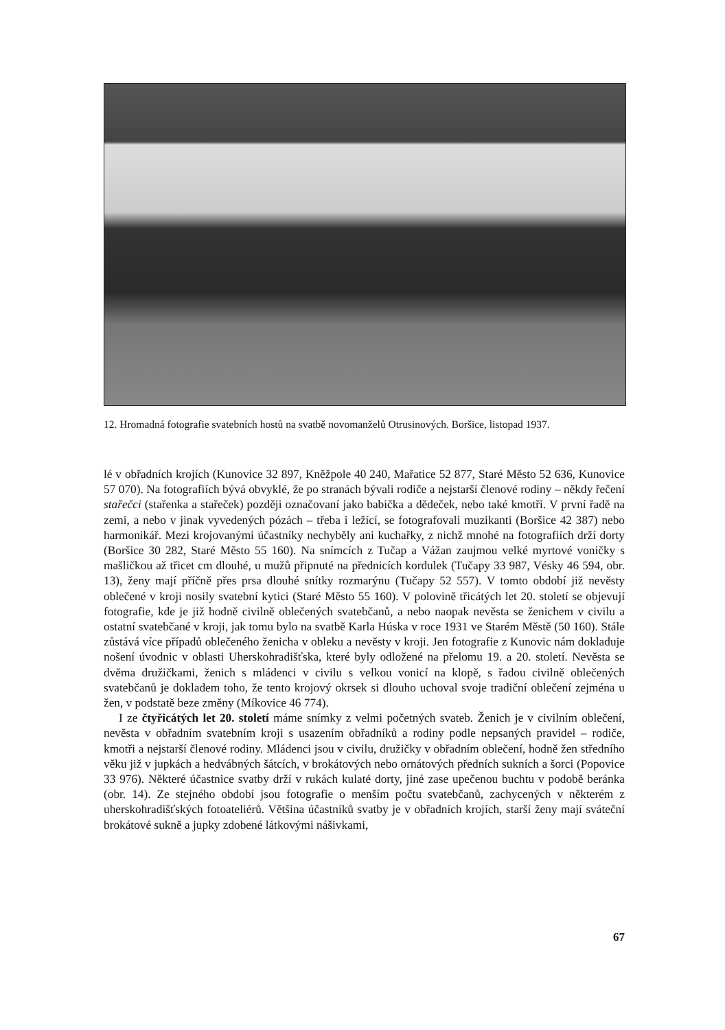12. Hromadná fotografie svatebních hostů na svatbě novomanželů Otrusinových. Boršice, listopad 1937.
lé v obřadních krojích (Kunovice 32 897, Kněžpole 40 240, Mařatice 52 877, Staré Město 52 636, Kunovice 57 070). Na fotografiích bývá obvyklé, že po stranách bývali rodiče a nejstarší členové rodiny – někdy řečení stařečci (stařenka a stařeček) později označovaní jako babička a dědeček, nebo také kmotři. V první řadě na zemi, a nebo v jinak vyvedených pózách – třeba i ležící, se fotografovali muzikanti (Boršice 42 387) nebo harmonikář. Mezi krojovanými účastníky nechyběly ani kuchařky, z nichž mnohé na fotografiích drží dorty (Boršice 30 282, Staré Město 55 160). Na snímcích z Tučap a Vážan zaujmou velké myrtové voničky s mašličkou až třicet cm dlouhé, u mužů připnuté na přednicích kordulek (Tučapy 33 987, Vésky 46 594, obr. 13), ženy mají příčně přes prsa dlouhé snítky rozmarýnu (Tučapy 52 557). V tomto období již nevěsty oblečené v kroji nosily svatební kytici (Staré Město 55 160). V polovině třicátých let 20. století se objevují fotografie, kde je již hodně civilně oblečených svatebčanů, a nebo naopak nevěsta se ženichem v civilu a ostatní svatebčané v kroji, jak tomu bylo na svatbě Karla Húska v roce 1931 ve Starém Městě (50 160). Stále zůstává více případů oblečeného ženicha v obleku a nevěsty v kroji. Jen fotografie z Kunovic nám dokladuje nošení úvodnic v oblasti Uherskohradišťska, které byly odložené na přelomu 19. a 20. století. Nevěsta se dvěma družičkami, ženich s mládenci v civilu s velkou vonicí na klopě, s řadou civilně oblečených svatebčanů je dokladem toho, že tento krojový okrsek si dlouho uchoval svoje tradiční oblečení zejména u žen, v podstatě beze změny (Míkovice 46 774).
I ze čtyřicátých let 20. století máme snímky z velmi početných svateb. Ženich je v civilním oblečení, nevěsta v obřadním svatebním kroji s usazením obřadníků a rodiny podle nepsaných pravidel – rodiče, kmotři a nejstarší členové rodiny. Mládenci jsou v civilu, družičky v obřadním oblečení, hodně žen středního věku již v jupkách a hedvábných šátcích, v brokátových nebo ornátových předních sukních a šorci (Popovice 33 976). Některé účastnice svatby drží v rukách kulaté dorty, jiné zase upečenou buchtu v podobě beránka (obr. 14). Ze stejného období jsou fotografie o menším počtu svatebčanů, zachycených v některém z uherskohradišťských fotoateliérů. Většina účastníků svatby je v obřadních krojích, starší ženy mají sváteční brokátové sukně a jupky zdobené látkovými nášivkami,
67